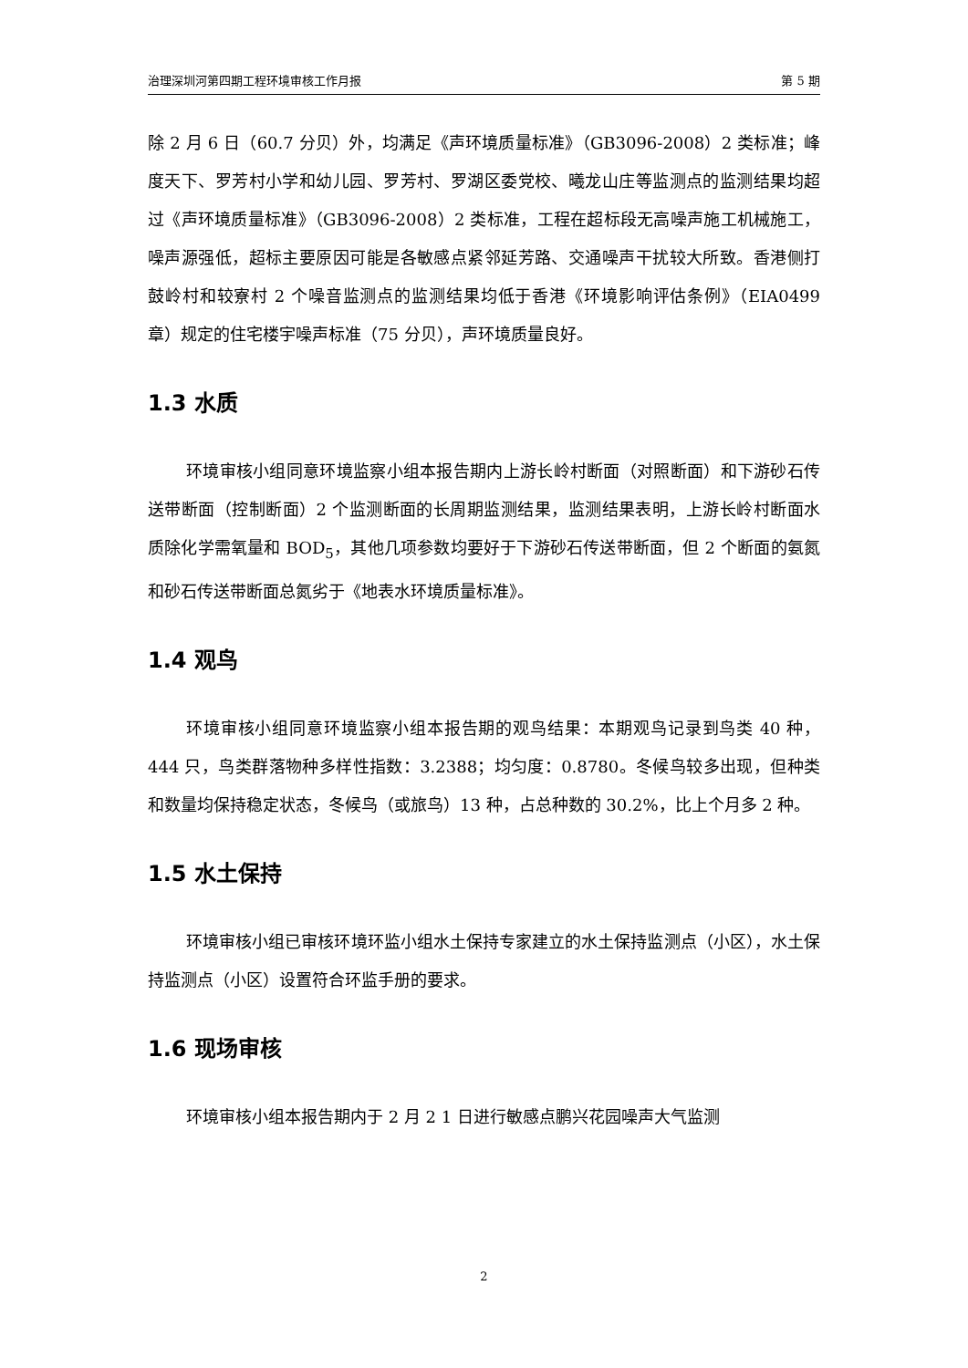治理深圳河第四期工程环境审核工作月报 第 5 期
除 2 月 6 日（60.7 分贝）外，均满足《声环境质量标准》（GB3096-2008）2 类标准；峰度天下、罗芳村小学和幼儿园、罗芳村、罗湖区委党校、曦龙山庄等监测点的监测结果均超过《声环境质量标准》（GB3096-2008）2 类标准，工程在超标段无高噪声施工机械施工，噪声源强低，超标主要原因可能是各敏感点紧邻延芳路、交通噪声干扰较大所致。香港侧打鼓岭村和较寮村 2 个噪音监测点的监测结果均低于香港《环境影响评估条例》（EIA0499 章）规定的住宅楼宇噪声标准（75 分贝），声环境质量良好。
1.3 水质
环境审核小组同意环境监察小组本报告期内上游长岭村断面（对照断面）和下游砂石传送带断面（控制断面）2 个监测断面的长周期监测结果，监测结果表明，上游长岭村断面水质除化学需氧量和 BOD<sub>5</sub>，其他几项参数均要好于下游砂石传送带断面，但 2 个断面的氨氮和砂石传送带断面总氮劣于《地表水环境质量标准》。
1.4 观鸟
环境审核小组同意环境监察小组本报告期的观鸟结果：本期观鸟记录到鸟类 40 种，444 只，鸟类群落物种多样性指数：3.2388；均匀度：0.8780。冬候鸟较多出现，但种类和数量均保持稳定状态，冬候鸟（或旅鸟）13 种，占总种数的 30.2%，比上个月多 2 种。
1.5 水土保持
环境审核小组已审核环境环监小组水土保持专家建立的水土保持监测点（小区），水土保持监测点（小区）设置符合环监手册的要求。
1.6 现场审核
环境审核小组本报告期内于 2 月 2 1 日进行敏感点鹏兴花园噪声大气监测
2